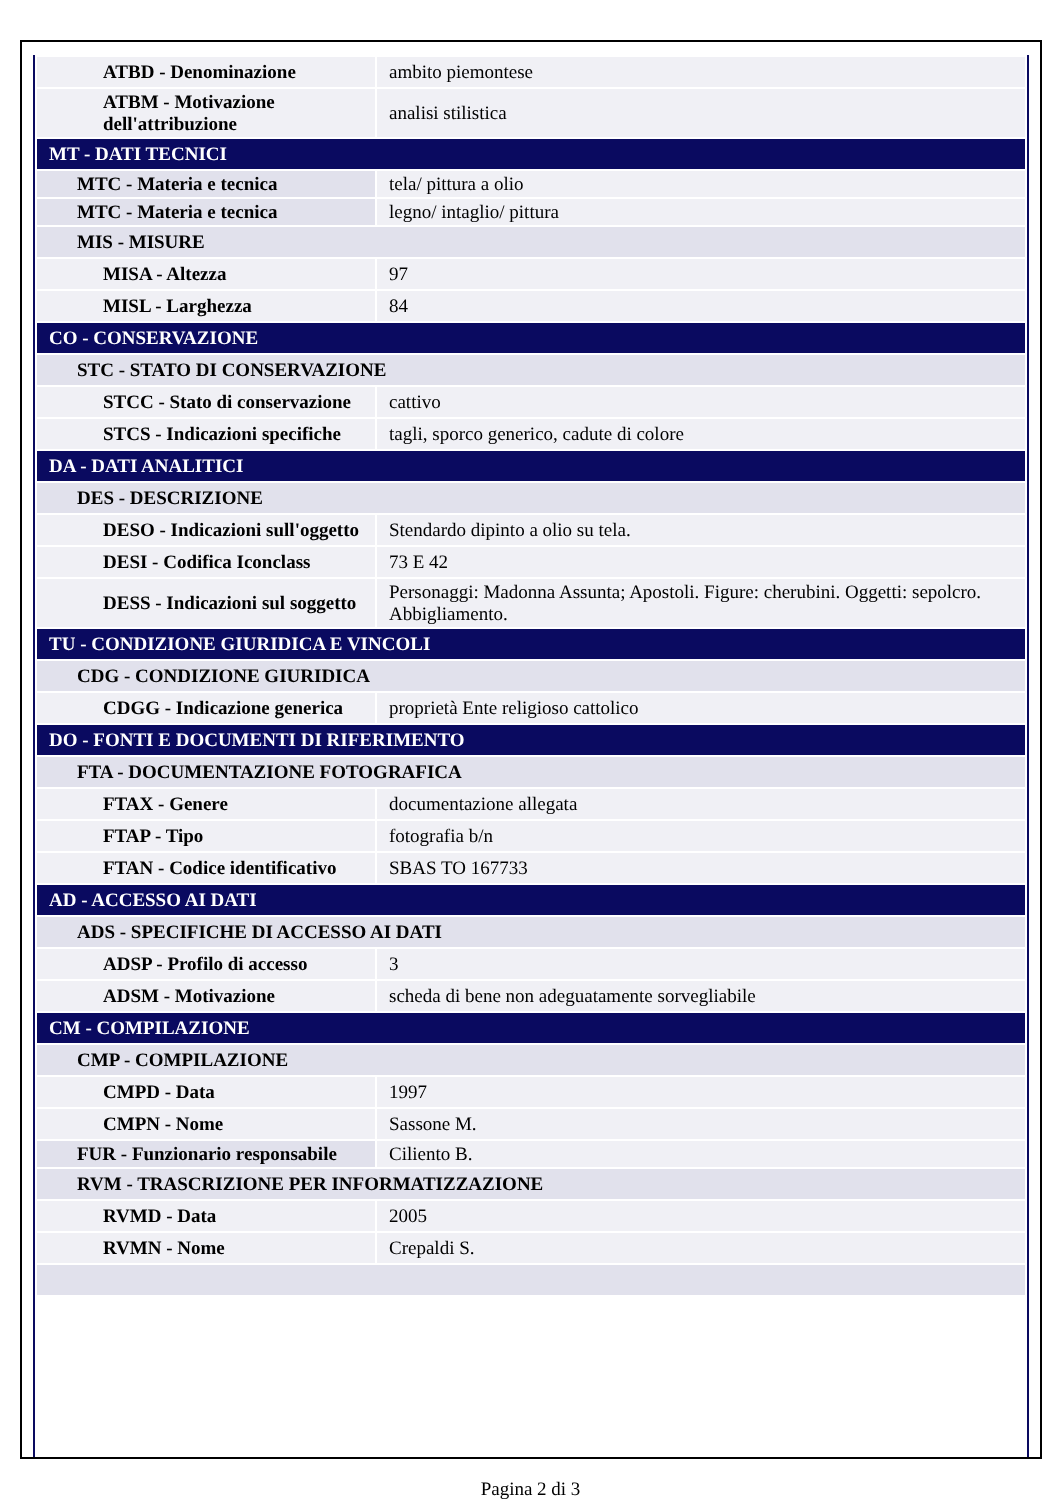| ATBD - Denominazione | ambito piemontese |
| ATBM - Motivazione dell'attribuzione | analisi stilistica |
| MT - DATI TECNICI | |
| MTC - Materia e tecnica | tela/ pittura a olio |
| MTC - Materia e tecnica | legno/ intaglio/ pittura |
| MIS - MISURE | |
| MISA - Altezza | 97 |
| MISL - Larghezza | 84 |
| CO - CONSERVAZIONE | |
| STC - STATO DI CONSERVAZIONE | |
| STCC - Stato di conservazione | cattivo |
| STCS - Indicazioni specifiche | tagli, sporco generico, cadute di colore |
| DA - DATI ANALITICI | |
| DES - DESCRIZIONE | |
| DESO - Indicazioni sull'oggetto | Stendardo dipinto a olio su tela. |
| DESI - Codifica Iconclass | 73 E 42 |
| DESS - Indicazioni sul soggetto | Personaggi: Madonna Assunta; Apostoli. Figure: cherubini. Oggetti: sepolcro. Abbigliamento. |
| TU - CONDIZIONE GIURIDICA E VINCOLI | |
| CDG - CONDIZIONE GIURIDICA | |
| CDGG - Indicazione generica | proprietà Ente religioso cattolico |
| DO - FONTI E DOCUMENTI DI RIFERIMENTO | |
| FTA - DOCUMENTAZIONE FOTOGRAFICA | |
| FTAX - Genere | documentazione allegata |
| FTAP - Tipo | fotografia b/n |
| FTAN - Codice identificativo | SBAS TO 167733 |
| AD - ACCESSO AI DATI | |
| ADS - SPECIFICHE DI ACCESSO AI DATI | |
| ADSP - Profilo di accesso | 3 |
| ADSM - Motivazione | scheda di bene non adeguatamente sorvegliabile |
| CM - COMPILAZIONE | |
| CMP - COMPILAZIONE | |
| CMPD - Data | 1997 |
| CMPN - Nome | Sassone M. |
| FUR - Funzionario responsabile | Ciliento B. |
| RVM - TRASCRIZIONE PER INFORMATIZZAZIONE | |
| RVMD - Data | 2005 |
| RVMN - Nome | Crepaldi S. |
Pagina 2 di 3